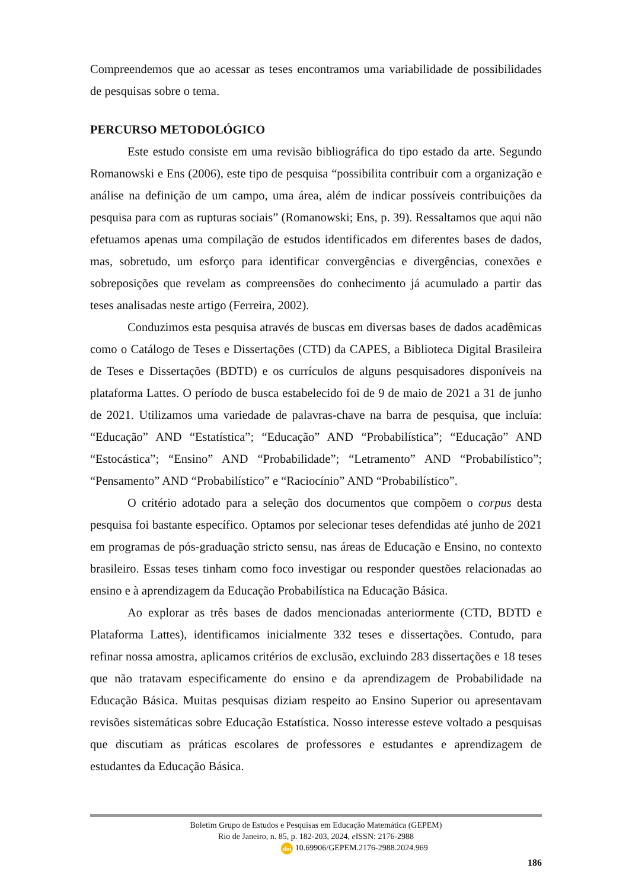Compreendemos que ao acessar as teses encontramos uma variabilidade de possibilidades de pesquisas sobre o tema.
PERCURSO METODOLÓGICO
Este estudo consiste em uma revisão bibliográfica do tipo estado da arte. Segundo Romanowski e Ens (2006), este tipo de pesquisa “possibilita contribuir com a organização e análise na definição de um campo, uma área, além de indicar possíveis contribuições da pesquisa para com as rupturas sociais” (Romanowski; Ens, p. 39). Ressaltamos que aqui não efetuamos apenas uma compilação de estudos identificados em diferentes bases de dados, mas, sobretudo, um esforço para identificar convergências e divergências, conexões e sobreposições que revelam as compreensões do conhecimento já acumulado a partir das teses analisadas neste artigo (Ferreira, 2002).
Conduzimos esta pesquisa através de buscas em diversas bases de dados acadêmicas como o Catálogo de Teses e Dissertações (CTD) da CAPES, a Biblioteca Digital Brasileira de Teses e Dissertações (BDTD) e os currículos de alguns pesquisadores disponíveis na plataforma Lattes. O período de busca estabelecido foi de 9 de maio de 2021 a 31 de junho de 2021. Utilizamos uma variedade de palavras-chave na barra de pesquisa, que incluía: “Educação” AND “Estatística”; “Educação” AND “Probabilística”; “Educação” AND “Estocástica”; “Ensino” AND “Probabilidade”; “Letramento” AND “Probabilístico”; “Pensamento” AND “Probabilístico” e “Raciocínio” AND “Probabilístico”.
O critério adotado para a seleção dos documentos que compõem o corpus desta pesquisa foi bastante específico. Optamos por selecionar teses defendidas até junho de 2021 em programas de pós-graduação stricto sensu, nas áreas de Educação e Ensino, no contexto brasileiro. Essas teses tinham como foco investigar ou responder questões relacionadas ao ensino e à aprendizagem da Educação Probabilística na Educação Básica.
Ao explorar as três bases de dados mencionadas anteriormente (CTD, BDTD e Plataforma Lattes), identificamos inicialmente 332 teses e dissertações. Contudo, para refinar nossa amostra, aplicamos critérios de exclusão, excluindo 283 dissertações e 18 teses que não tratavam especificamente do ensino e da aprendizagem de Probabilidade na Educação Básica. Muitas pesquisas diziam respeito ao Ensino Superior ou apresentavam revisões sistemáticas sobre Educação Estatística. Nosso interesse esteve voltado a pesquisas que discutiam as práticas escolares de professores e estudantes e aprendizagem de estudantes da Educação Básica.
Boletim Grupo de Estudos e Pesquisas em Educação Matemática (GEPEM)
Rio de Janeiro, n. 85, p. 182-203, 2024, e ISSN: 2176-2988
doi 10.69906/GEPEM.2176-2988.2024.969
186